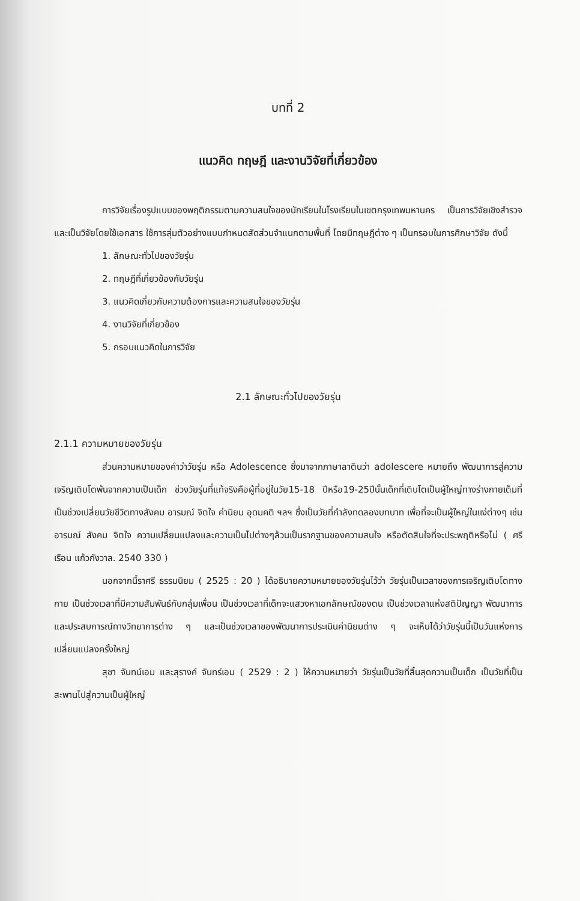บทที่ 2
แนวคิด ทฤษฎี และงานวิจัยที่เกี่ยวข้อง
การวิจัยเรื่องรูปแบบของพฤติกรรมตามความสนใจของนักเรียนในโรงเรียนในเขตกรุงเทพมหานคร เป็นการวิจัยเชิงสำรวจและเป็นวิจัยโดยใช้เอกสาร ใช้การสุ่มตัวอย่างแบบกำหนดสัดส่วนจำแนกตามพื้นที่ โดยมีทฤษฎีต่าง ๆ เป็นกรอบในการศึกษาวิจัย ดังนี้
1. ลักษณะทั่วไปของวัยรุ่น
2. ทฤษฎีที่เกี่ยวข้องกับวัยรุ่น
3. แนวคิดเกี่ยวกับความต้องการและความสนใจของวัยรุ่น
4. งานวิจัยที่เกี่ยวข้อง
5. กรอบแนวคิดในการวิจัย
2.1 ลักษณะทั่วไปของวัยรุ่น
2.1.1 ความหมายของวัยรุ่น
ส่วนความหมายของคำว่าวัยรุ่น หรือ Adolescence ซึ่งมาจากภาษาลาตินว่า adolescere หมายถึง พัฒนาการสู่ความเจริญเติบโตพ้นจากความเป็นเด็ก ช่วงวัยรุ่นที่แท้จริงคือผู้ที่อยู่ในวัย15-18 ปีหรือ19-25ปีนั้นเด็กที่เติบโตเป็นผู้ใหญ่ทางร่างกายเต็มที่ เป็นช่วงเปลี่ยนวัยชีวิตทางสังคม อารมณ์ จิตใจ ค่านิยม อุดมคติ ฯลฯ ซึ่งเป็นวัยที่กำลังทดลองบทบาท เพื่อที่จะเป็นผู้ใหญ่ในแง่ต่างๆ เช่นอารมณ์ สังคม จิตใจ ความเปลี่ยนแปลงและความเป็นไปต่างๆล้วนเป็นรากฐานของความสนใจ หรือตัดสินใจที่จะประพฤติหรือไม่ ( ศรีเรือน แก้วกังวาล. 2540 330 )
นอกจากนี้ราศรี ธรรมนิยม ( 2525 : 20 ) ได้อธิบายความหมายของวัยรุ่นไว้ว่า วัยรุ่นเป็นเวลาของการเจริญเติบโตทางกาย เป็นช่วงเวลาที่มีความสัมพันธ์กับกลุ่มเพื่อน เป็นช่วงเวลาที่เด็กจะแสวงหาเอกลักษณ์ของตน เป็นช่วงเวลาแห่งสติปัญญา พัฒนาการ และประสบการณ์ทางวิทยาการต่าง ๆ และเป็นช่วงเวลาของพัฒนาการประเมินค่านิยมต่าง ๆ จะเห็นได้ว่าวัยรุ่นนี้เป็นวันแห่งการเปลี่ยนแปลงครั้งใหญ่
สุชา จันทน์เอม และสุรางค์ จันทร์เอม ( 2529 : 2 ) ให้ความหมายว่า วัยรุ่นเป็นวัยที่สิ้นสุดความเป็นเด็ก เป็นวัยที่เป็นสะพานไปสู่ความเป็นผู้ใหญ่